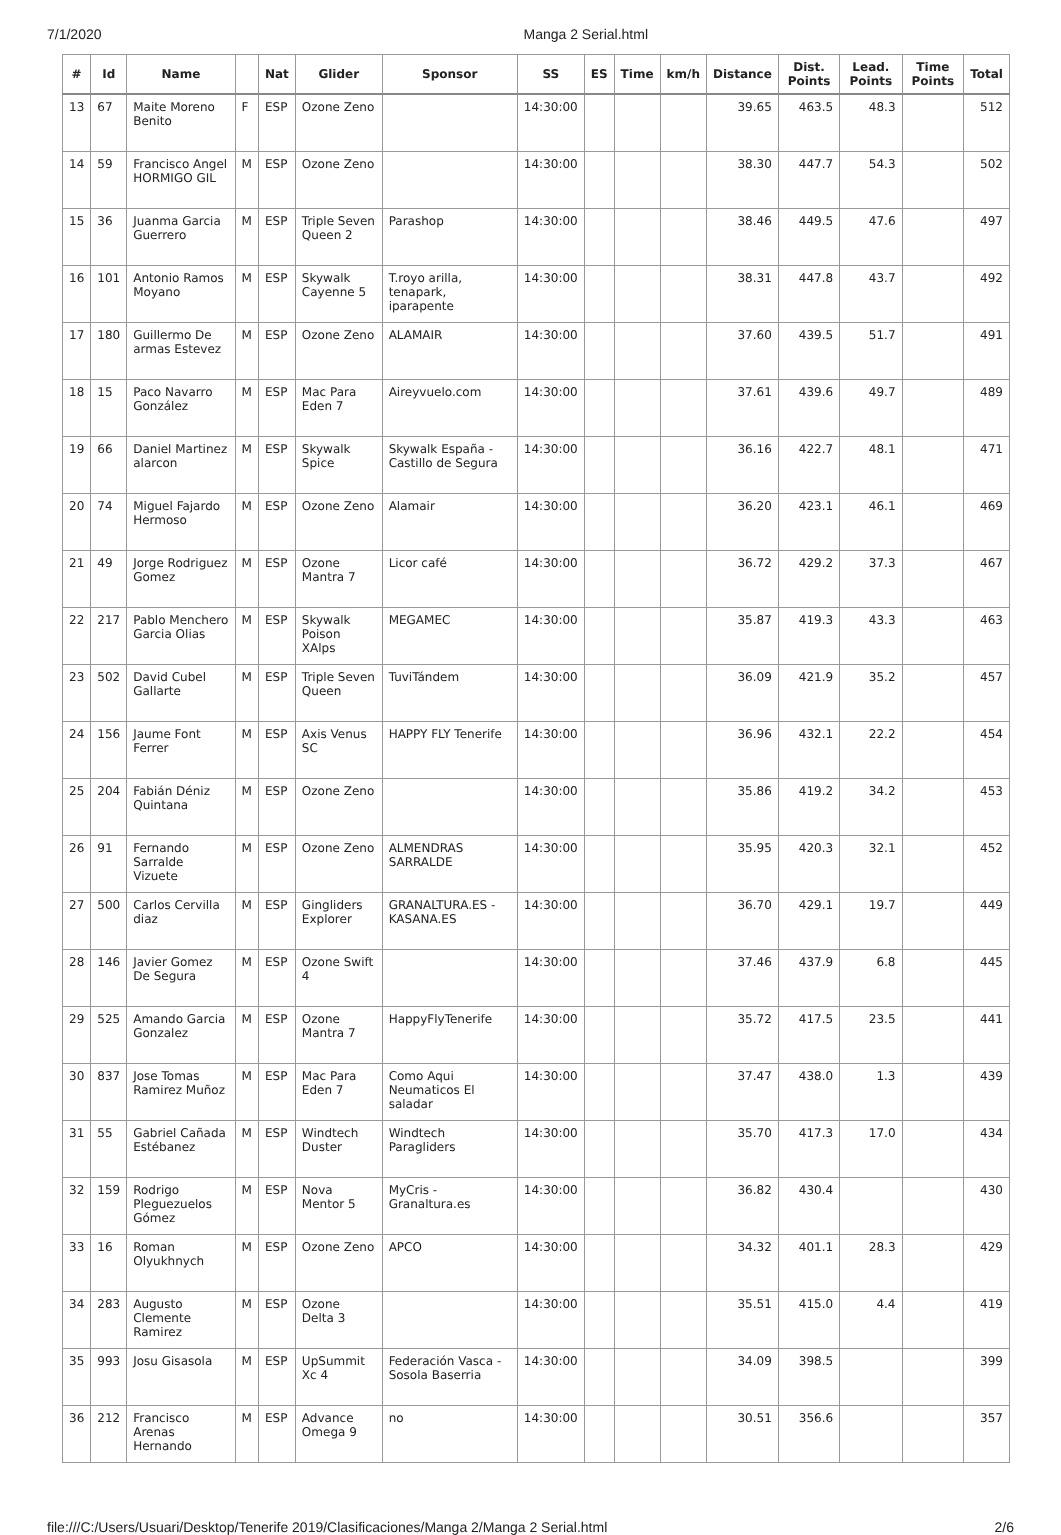7/1/2020 Manga 2 Serial.html
| # | Id | Name | | Nat | Glider | Sponsor | SS | ES | Time | km/h | Distance | Dist. Points | Lead. Points | Time Points | Total |
| --- | --- | --- | --- | --- | --- | --- | --- | --- | --- | --- | --- | --- | --- | --- | --- |
| 13 | 67 | Maite Moreno Benito | F | ESP | Ozone Zeno | | 14:30:00 | | | | 39.65 | 463.5 | 48.3 | | 512 |
| 14 | 59 | Francisco Angel HORMIGO GIL | M | ESP | Ozone Zeno | | 14:30:00 | | | | 38.30 | 447.7 | 54.3 | | 502 |
| 15 | 36 | Juanma Garcia Guerrero | M | ESP | Triple Seven Queen 2 | Parashop | 14:30:00 | | | | 38.46 | 449.5 | 47.6 | | 497 |
| 16 | 101 | Antonio Ramos Moyano | M | ESP | Skywalk Cayenne 5 | T.royo arilla, tenapark, iparapente | 14:30:00 | | | | 38.31 | 447.8 | 43.7 | | 492 |
| 17 | 180 | Guillermo De armas Estevez | M | ESP | Ozone Zeno | ALAMAIR | 14:30:00 | | | | 37.60 | 439.5 | 51.7 | | 491 |
| 18 | 15 | Paco Navarro González | M | ESP | Mac Para Eden 7 | Aireyvuelo.com | 14:30:00 | | | | 37.61 | 439.6 | 49.7 | | 489 |
| 19 | 66 | Daniel Martinez alarcon | M | ESP | Skywalk Spice | Skywalk España - Castillo de Segura | 14:30:00 | | | | 36.16 | 422.7 | 48.1 | | 471 |
| 20 | 74 | Miguel Fajardo Hermoso | M | ESP | Ozone Zeno | Alamair | 14:30:00 | | | | 36.20 | 423.1 | 46.1 | | 469 |
| 21 | 49 | Jorge Rodriguez Gomez | M | ESP | Ozone Mantra 7 | Licor café | 14:30:00 | | | | 36.72 | 429.2 | 37.3 | | 467 |
| 22 | 217 | Pablo Menchero Garcia Olias | M | ESP | Skywalk Poison XAlps | MEGAMEC | 14:30:00 | | | | 35.87 | 419.3 | 43.3 | | 463 |
| 23 | 502 | David Cubel Gallarte | M | ESP | Triple Seven Queen | TuviTándem | 14:30:00 | | | | 36.09 | 421.9 | 35.2 | | 457 |
| 24 | 156 | Jaume Font Ferrer | M | ESP | Axis Venus SC | HAPPY FLY Tenerife | 14:30:00 | | | | 36.96 | 432.1 | 22.2 | | 454 |
| 25 | 204 | Fabián Déniz Quintana | M | ESP | Ozone Zeno | | 14:30:00 | | | | 35.86 | 419.2 | 34.2 | | 453 |
| 26 | 91 | Fernando Sarralde Vizuete | M | ESP | Ozone Zeno | ALMENDRAS SARRALDE | 14:30:00 | | | | 35.95 | 420.3 | 32.1 | | 452 |
| 27 | 500 | Carlos Cervilla diaz | M | ESP | Gingliders Explorer | GRANALTURA.ES - KASANA.ES | 14:30:00 | | | | 36.70 | 429.1 | 19.7 | | 449 |
| 28 | 146 | Javier Gomez De Segura | M | ESP | Ozone Swift 4 | | 14:30:00 | | | | 37.46 | 437.9 | 6.8 | | 445 |
| 29 | 525 | Amando Garcia Gonzalez | M | ESP | Ozone Mantra 7 | HappyFlyTenerife | 14:30:00 | | | | 35.72 | 417.5 | 23.5 | | 441 |
| 30 | 837 | Jose Tomas Ramirez Muñoz | M | ESP | Mac Para Eden 7 | Como Aqui Neumaticos El saladar | 14:30:00 | | | | 37.47 | 438.0 | 1.3 | | 439 |
| 31 | 55 | Gabriel Cañada Estébanez | M | ESP | Windtech Duster | Windtech Paragliders | 14:30:00 | | | | 35.70 | 417.3 | 17.0 | | 434 |
| 32 | 159 | Rodrigo Pleguezuelos Gómez | M | ESP | Nova Mentor 5 | MyCris - Granaltura.es | 14:30:00 | | | | 36.82 | 430.4 | | | 430 |
| 33 | 16 | Roman Olyukhnych | M | ESP | Ozone Zeno | APCO | 14:30:00 | | | | 34.32 | 401.1 | 28.3 | | 429 |
| 34 | 283 | Augusto Clemente Ramirez | M | ESP | Ozone Delta 3 | | 14:30:00 | | | | 35.51 | 415.0 | 4.4 | | 419 |
| 35 | 993 | Josu Gisasola | M | ESP | UpSummit Xc 4 | Federación Vasca - Sosola Baserria | 14:30:00 | | | | 34.09 | 398.5 | | | 399 |
| 36 | 212 | Francisco Arenas Hernando | M | ESP | Advance Omega 9 | no | 14:30:00 | | | | 30.51 | 356.6 | | | 357 |
file:///C:/Users/Usuari/Desktop/Tenerife 2019/Clasificaciones/Manga 2/Manga 2 Serial.html 2/6